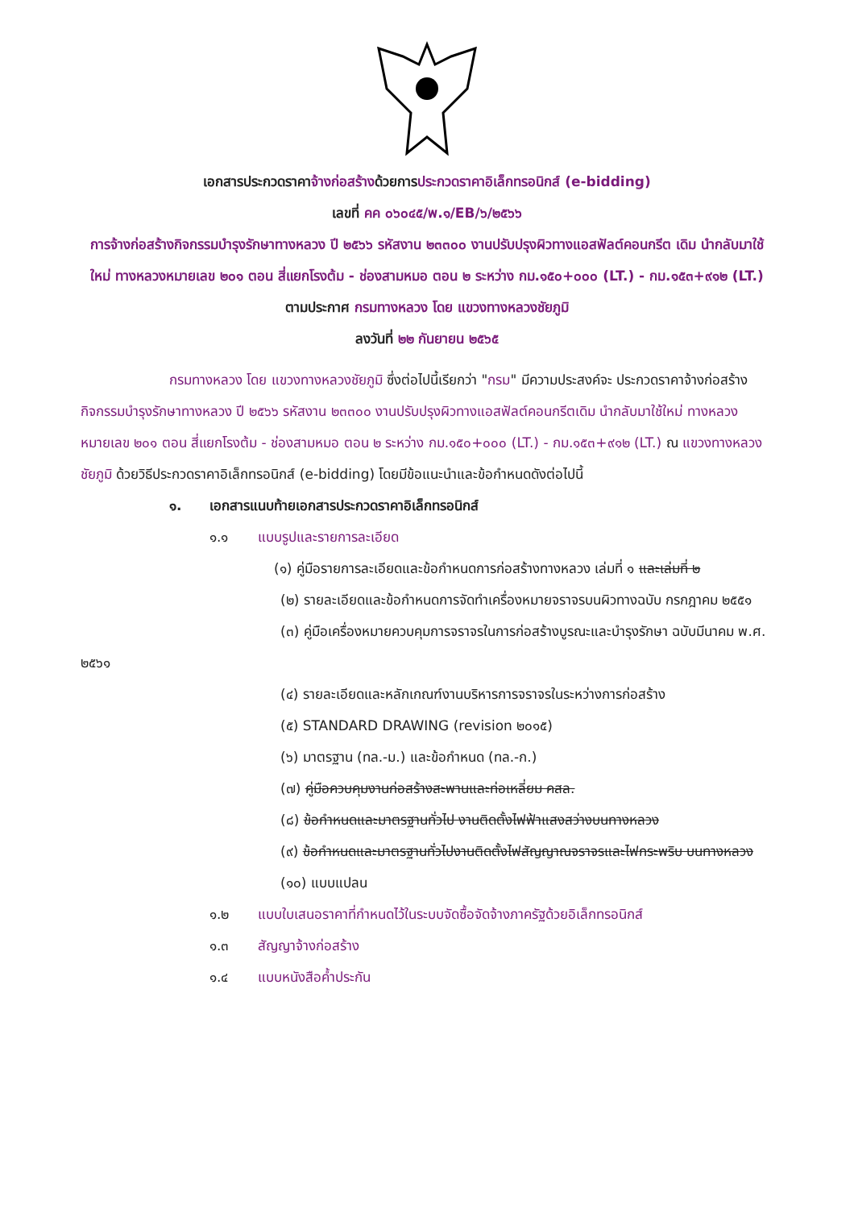เอกสารประกวดราคาจ้างก่อสร้างด้วยการประกวดราคาอิเล็กทรอนิกส์ (e-bidding)
เลขที่ คค ๐๖๐๔๕/พ.๑/EB/๖/๒๕๖๖
การจ้างก่อสร้างกิจกรรมบำรุงรักษาทางหลวง ปี ๒๕๖๖ รหัสงาน ๒๓๓๐๐ งานปรับปรุงผิวทางแอสฟัลต์คอนกรีต เดิม นำกลับมาใช้ใหม่ ทางหลวงหมายเลข ๒๐๑ ตอน สี่แยกโรงต้ม - ช่องสามหมอ ตอน ๒ ระหว่าง กม.๑๕๐+๐๐๐ (LT.) - กม.๑๕๓+๙๑๒ (LT.)
ตามประกาศ กรมทางหลวง โดย แขวงทางหลวงชัยภูมิ
ลงวันที่ ๒๒ กันยายน ๒๕๖๕
กรมทางหลวง โดย แขวงทางหลวงชัยภูมิ ซึ่งต่อไปนี้เรียกว่า "กรม" มีความประสงค์จะ ประกวดราคาจ้างก่อสร้าง กิจกรรมบำรุงรักษาทางหลวง ปี ๒๕๖๖ รหัสงาน ๒๓๓๐๐ งานปรับปรุงผิวทางแอสฟัลต์คอนกรีตเดิม นำกลับมาใช้ใหม่ ทางหลวงหมายเลข ๒๐๑ ตอน สี่แยกโรงต้ม - ช่องสามหมอ ตอน ๒ ระหว่าง กม.๑๕๐+๐๐๐ (LT.) - กม.๑๕๓+๙๑๒ (LT.) ณ แขวงทางหลวงชัยภูมิ ด้วยวิธีประกวดราคาอิเล็กทรอนิกส์ (e-bidding) โดยมีข้อแนะนำและข้อกำหนดดังต่อไปนี้
๑. เอกสารแนบท้ายเอกสารประกวดราคาอิเล็กทรอนิกส์
๑.๑ แบบรูปและรายการละเอียด
(๑) คู่มือรายการละเอียดและข้อกำหนดการก่อสร้างทางหลวง เล่มที่ ๑ และเล่มที่ ๒
(๒) รายละเอียดและข้อกำหนดการจัดทำเครื่องหมายจราจรบนผิวทางฉบับ กรกฎาคม ๒๕๕๑
(๓) คู่มือเครื่องหมายควบคุมการจราจรในการก่อสร้างบูรณะและบำรุงรักษา ฉบับมีนาคม พ.ศ. ๒๕๖๑
(๔) รายละเอียดและหลักเกณฑ์งานบริหารการจราจรในระหว่างการก่อสร้าง
(๕) STANDARD DRAWING (revision ๒๐๑๕)
(๖) มาตรฐาน (ทล.-ม.) และข้อกำหนด (ทล.-ก.)
(๗) คู่มือควบคุมงานก่อสร้างสะพานและท่อเหลี่ยม คสล.
(๘) ข้อกำหนดและมาตรฐานทั่วไป งานติดตั้งไฟฟ้าแสงสว่างบนทางหลวง
(๙) ข้อกำหนดและมาตรฐานทั่วไปงานติดตั้งไฟสัญญาณจราจรและไฟกระพริบ บนทางหลวง
(๑๐) แบบแปลน
๑.๒ แบบใบเสนอราคาที่กำหนดไว้ในระบบจัดซื้อจัดจ้างภาครัฐด้วยอิเล็กทรอนิกส์
๑.๓ สัญญาจ้างก่อสร้าง
๑.๔ แบบหนังสือค้ำประกัน